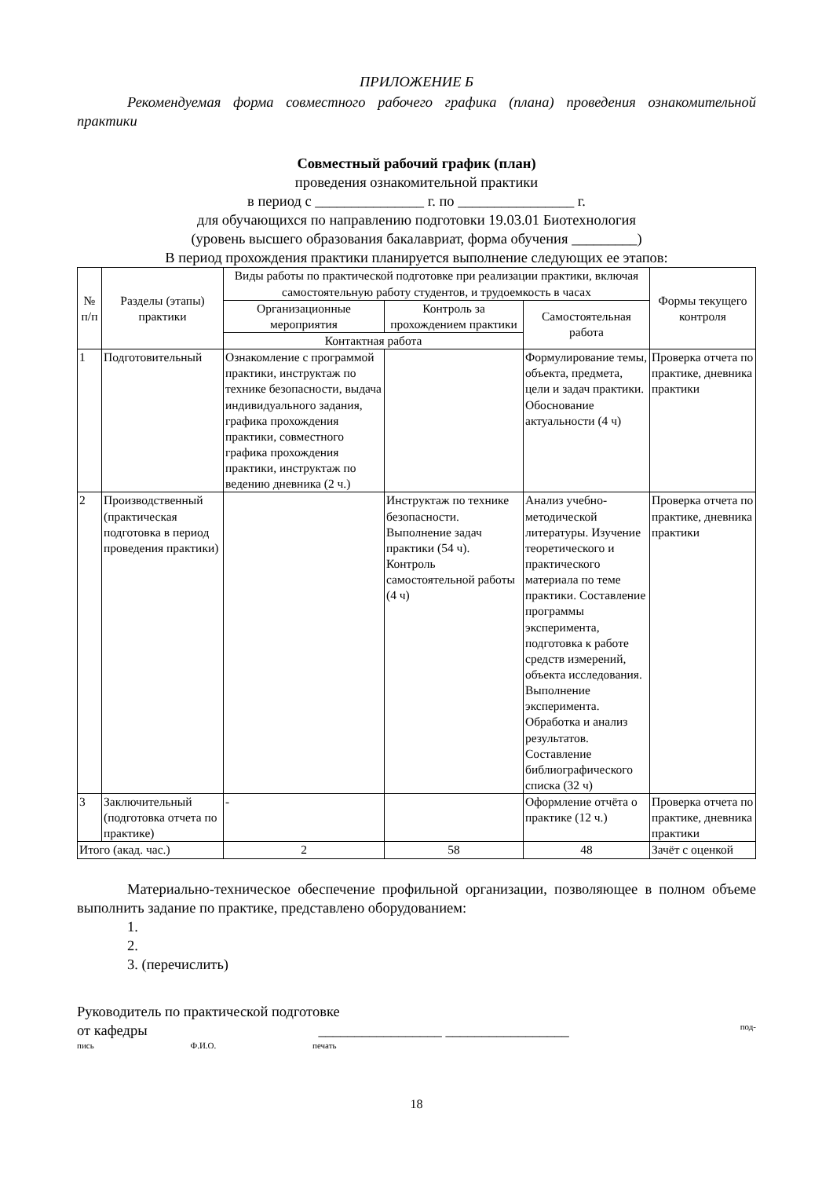ПРИЛОЖЕНИЕ Б
Рекомендуемая форма совместного рабочего графика (плана) проведения ознакомительной практики
Совместный рабочий график (план)
проведения ознакомительной практики
в период с _______________ г. по ________________ г.
для обучающихся по направлению подготовки 19.03.01 Биотехнология
(уровень высшего образования бакалавриат, форма обучения _________)
В период прохождения практики планируется выполнение следующих ее этапов:
| № п/п | Разделы (этапы) практики | Виды работы по практической подготовке при реализации практики, включая самостоятельную работу студентов, и трудоемкость в часах | | | Формы текущего контроля |
| --- | --- | --- | --- | --- | --- |
| | | Организационные мероприятия | Контроль за прохождением практики | Самостоятельная работа | |
| | | Контактная работа | | | |
| 1 | Подготовительный | Ознакомление с программой практики, инструктаж по технике безопасности, выдача индивидуального задания, графика прохождения практики, совместного графика прохождения практики, инструктаж по ведению дневника (2 ч.) | | Формулирование темы, объекта, предмета, цели и задач практики. Обоснование актуальности (4 ч) | Проверка отчета по практике, дневника практики |
| 2 | Производственный (практическая подготовка в период проведения практики) | | Инструктаж по технике безопасности. Выполнение задач практики (54 ч). Контроль самостоятельной работы (4 ч) | Анализ учебно-методической литературы. Изучение теоретического и практического материала по теме практики. Составление программы эксперимента, подготовка к работе средств измерений, объекта исследования. Выполнение эксперимента. Обработка и анализ результатов. Составление библиографического списка (32 ч) | Проверка отчета по практике, дневника практики |
| 3 | Заключительный (подготовка отчета по практике) | - | | Оформление отчёта о практике (12 ч.) | Проверка отчета по практике, дневника практики |
| Итого (акад. час.) | | 2 | 58 | 48 | Зачёт с оценкой |
Материально-техническое обеспечение профильной организации, позволяющее в полном объеме выполнить задание по практике, представлено оборудованием:
1.
2.
3. (перечислить)
Руководитель по практической подготовке
от кафедры _________________ _________________ под-
пись Ф.И.О. печать
18